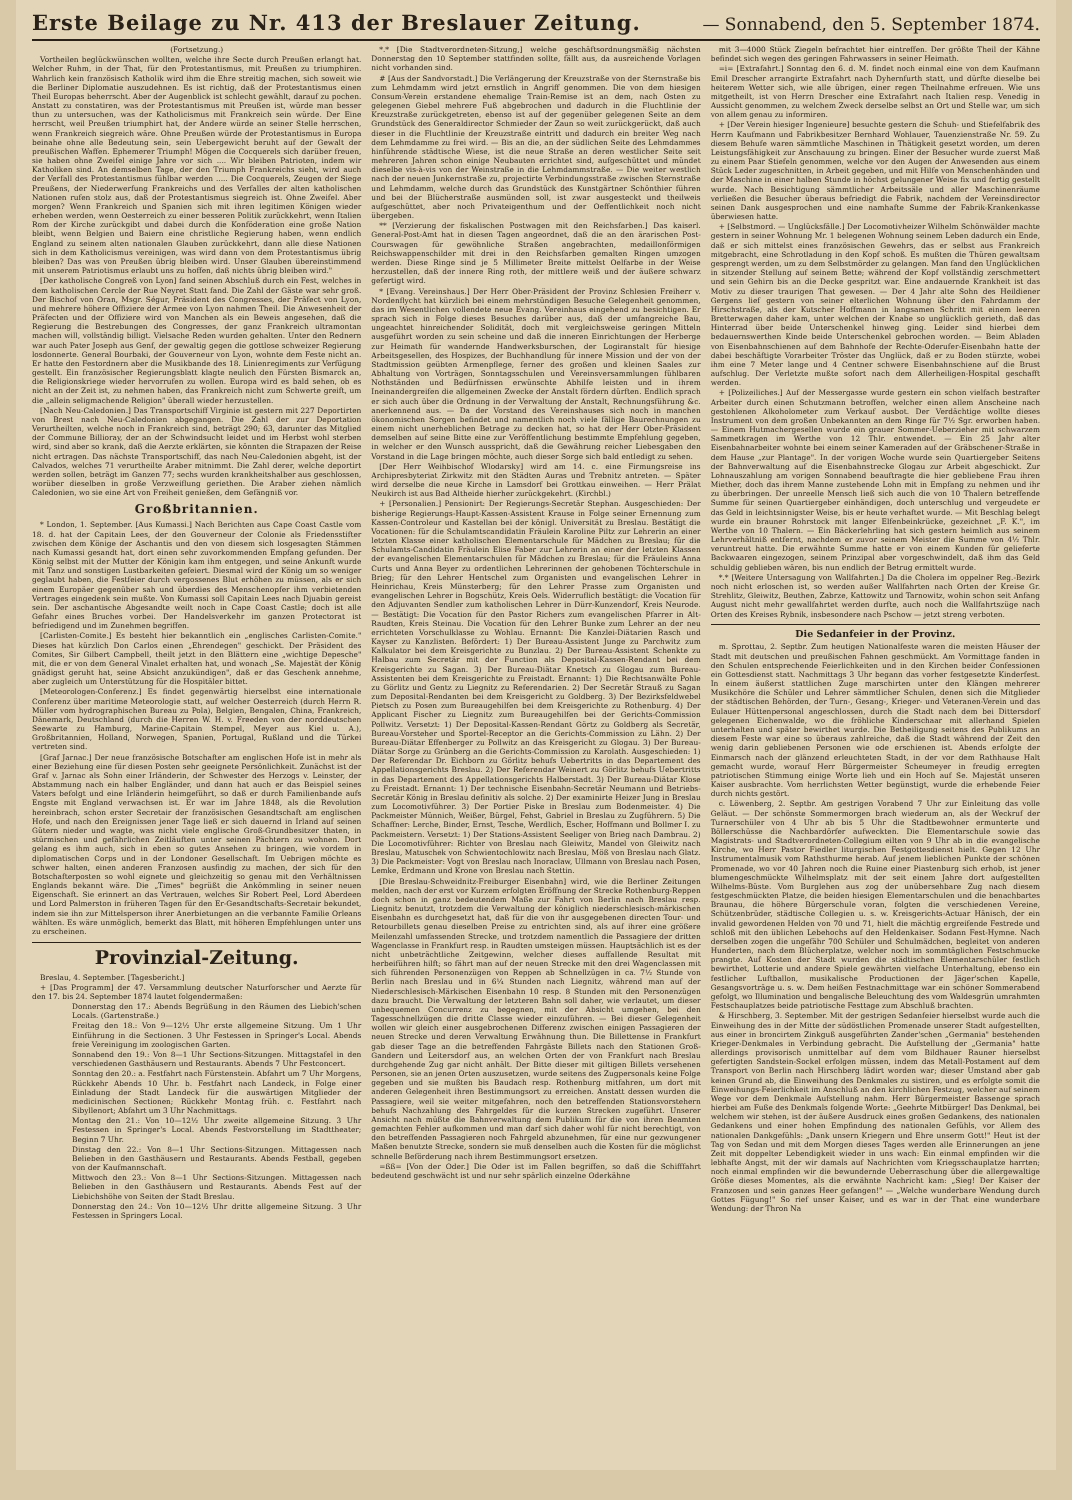Erste Beilage zu Nr. 413 der Breslauer Zeitung.
— Sonnabend, den 5. September 1874.
(Fortsetzung.)
Vortheilen beglückwünschen wollten, welche ihre Secte durch Preußen erlangt hat. Welcher Ruhm, in der That, für den Protestantismus, mit Preußen zu triumphiren. Wahrlich kein französisch Katholik wird ihm die Ehre streitig machen, sich soweit wie die Berliner Diplomatie auszudehnen. Es ist richtig, daß der Protestantismus einen Theil Europas beherrscht. Aber der Augenblick ist schlecht gewählt, darauf zu pochen. Anstatt zu constatiren, was der Protestantismus mit Preußen ist, würde man besser thun zu untersuchen, was der Katholicismus mit Frankreich sein würde. Der Eine herrscht, weil Preußen triumphirt hat, der Andere würde an seiner Stelle herrschen, wenn Frankreich siegreich wäre. Ohne Preußen würde der Protestantismus in Europa beinahe ohne alle Bedeutung sein, sein Uebergewicht beruht auf der Gewalt der preußischen Waffen. Ephemerer Triumph! Mögen die Cocquerels sich darüber freuen, sie haben ohne Zweifel einige Jahre vor sich .... Wir bleiben Patrioten, indem wir Katholiken sind. An demselben Tage, der den Triumph Frankreichs sieht, wird auch der Verfall des Protestantismus fühlbar werden ..... Die Cocquerels, Zeugen der Siege Preußens, der Niederwerfung Frankreichs und des Verfalles der alten katholischen Nationen rufen stolz aus, daß der Protestantismus siegreich ist. Ohne Zweifel. Aber morgen? Wenn Frankreich und Spanien sich mit ihren legitimen Königen wieder erheben werden, wenn Oesterreich zu einer besseren Politik zurückkehrt, wenn Italien Rom der Kirche zurückgibt und dabei durch die Konföderation eine große Nation bleibt, wenn Belgien und Baiern eine christliche Regierung haben, wenn endlich England zu seinem alten nationalen Glauben zurückkehrt, dann alle diese Nationen sich in dem Katholicismus vereinigen, was wird dann von dem Protestantismus übrig bleiben? Das was von Preußen übrig bleiben wird. Unser Glauben übereinstimmend mit unserem Patriotismus erlaubt uns zu hoffen, daß nichts übrig bleiben wird."
[Der katholische Congreß von Lyon] fand seinen Abschluß durch ein Fest, welches in dem katholischen Cercle der Rue Neyret Statt fand. Die Zahl der Gäste war sehr groß. Der Bischof von Oran, Msgr. Ségur, Präsident des Congresses, der Präfect von Lyon, und mehrere höhere Offiziere der Armee von Lyon nahmen Theil. Die Anwesenheit der Präfecten und der Offiziere wird von Manchen als ein Beweis angesehen, daß die Regierung die Bestrebungen des Congresses, der ganz Frankreich ultramontan machen will, vollständig billigt. Vielsache Reden wurden gehalten. Unter den Rednern war auch Pater Joseph aus Genf, der gewaltig gegen die gottlose schweizer Regierung losdonnerte. General Bourbaki, der Gouverneur von Lyon, wohnte dem Feste nicht an. Er hatte den Festordnern aber die Musikbande des 18. Linienregiments zur Verfügung gestellt. Ein französischer Regierungsblatt klagte neulich den Fürsten Bismarck an, die Religionskriege wieder hervorrufen zu wollen. Europa wird es bald sehen, ob es nicht an der Zeit ist, zu nehmen haben, das Frankreich nicht zum Schwerte greift, um die „allein seligmachende Religion" überall wieder herzustellen.
[Nach Neu-Caledonien.] Das Transportschiff Virginie ist gestern mit 227 Deportirten von Brest nach Neu-Caledonien abgegangen. Die Zahl der zur Deportation Verurtheilten, welche noch in Frankreich sind, beträgt 290; 63, darunter das Mitglied der Commune Billioray, der an der Schwindsucht leidet und im Herbst wohl sterben wird, sind aber so krank, daß die Aerzte erklärten, sie könnten die Strapazen der Reise nicht ertragen. Das nächste Transportschiff, das nach Neu-Caledonien abgeht, ist der Calvados, welches 71 verurtheilte Araber mitnimmt. Die Zahl derer, welche deportirt werden sollen, beträgt im Ganzen 77; sechs wurden krankheitshalber aus geschlossen, worüber dieselben in große Verzweiflung geriethen. Die Araber ziehen nämlich Caledonien, wo sie eine Art von Freiheit genießen, dem Gefängniß vor.
Großbritannien.
* London, 1. September. [Aus Kumassi.] Nach Berichten aus Cape Coast Castle vom 18. d. hat der Capitain Lees, der den Gouverneur der Colonie als Friedensstifter zwischen dem Könige der Aschantis und den von diesem sich losgesagten Stämmen nach Kumassi gesandt hat, dort einen sehr zuvorkommenden Empfang gefunden. Der König selbst mit der Mutter der Königin kam ihm entgegen, und seine Ankunft wurde mit Tanz und sonstigen Lustbarkeiten gefeiert. Diesmal wird der König um so weniger geglaubt haben, die Festfeier durch vergossenes Blut erhöhen zu müssen, als er sich einem Europäer gegenüber sah und überdies des Menschenopfer ihm verbietenden Vertrages eingedenk sein mußte. Von Kumassi soll Capitain Lees nach Djuabin gereist sein. Der aschantische Abgesandte weilt noch in Cape Coast Castle; doch ist alle Gefahr eines Bruches vorbei. Der Handelsverkehr im ganzen Protectorat ist befriedigend und im Zunehmen begriffen.
[Carlisten-Comite.] Es besteht hier bekanntlich ein „englisches Carlisten-Comite." Dieses hat kürzlich Don Carlos einen „Ehrendegen" geschickt. Der Präsident des Comites, Sir Gilbert Campbell, theilt jetzt in den Blättern eine „wichtige Depesche" mit, die er von dem General Vinalet erhalten hat, und wonach „Se. Majestät der König gnädigst geruht hat, seine Absicht anzukündigen", daß er das Geschenk annehme, aber zugleich um Unterstützung für die Hospitäler bittet.
[Meteorologen-Conferenz.] Es findet gegenwärtig hierselbst eine internationale Conferenz über maritime Meteorologie statt, auf welcher Oesterreich (durch Herrn R. Müller vom hydrographischen Bureau zu Pola), Belgien, Bengalen, China, Frankreich, Dänemark, Deutschland (durch die Herren W. H. v. Freeden von der norddeutschen Seewarte zu Hamburg, Marine-Capitain Stempel, Meyer aus Kiel u. A.), Großbritannien, Holland, Norwegen, Spanien, Portugal, Rußland und die Türkei vertreten sind.
[Graf Jarnac.] Der neue französische Botschafter am englischen Hofe ist in mehr als einer Beziehung eine für diesen Posten sehr geeignete Persönlichkeit. Zunächst ist der Graf v. Jarnac als Sohn einer Irländerin, der Schwester des Herzogs v. Leinster, der Abstammung nach ein halber Engländer, und dann hat auch er das Beispiel seines Vaters befolgt und eine Irländerin heimgeführt, so daß er durch Familienbande aufs Engste mit England verwachsen ist. Er war im Jahre 1848, als die Revolution hereinbrach, schon erster Secretair der französischen Gesandtschaft am englischen Hofe, und nach den Ereignissen jener Tage ließ er sich dauernd in Irland auf seinen Gütern nieder und wagte, was nicht viele englische Groß-Grundbesitzer thaten, in stürmischen und gefährlichen Zeitläuften unter seinen Pächtern zu wohnen. Dort gelang es ihm auch, sich in eben so gutes Ansehen zu bringen, wie vordem in diplomatischen Corps und in der Londoner Gesellschaft. Im Uebrigen möchte es schwer halten, einen anderen Franzosen ausfindig zu machen, der sich für den Botschafterposten so wohl eignete und gleichzeitig so genau mit den Verhältnissen Englands bekannt wäre. Die „Times" begrüßt die Ankömmling in seiner neuen Eigenschaft. Sie erinnert an das Vertrauen, welches Sir Robert Peel, Lord Aberdeen und Lord Palmerston in früheren Tagen für den Er-Gesandtschafts-Secretair bekundet, indem sie ihn zur Mittelsperson ihrer Anerbietungen an die verbannte Familie Orleans wählten. Es wäre unmöglich, bemerkt das Blatt, mit höheren Empfehlungen unter uns zu erscheinen.
Provinzial-Zeitung.
Breslau, 4. September. [Tagesbericht.]
+ [Das Programm] der 47. Versammlung deutscher Naturforscher und Aerzte für den 17. bis 24. September 1874 lautet folgendermaßen:
Donnerstag den 17.: Abends Begrüßung in den Räumen des Liebich'schen Locals. (Gartenstraße.)
Freitag den 18.: Von 9—12½ Uhr erste allgemeine Sitzung. Um 1 Uhr Einführung in die Sectionen. 3 Uhr Festessen in Springer's Local. Abends freie Vereinigung im zoologischen Garten.
Sonnabend den 19.: Von 8—1 Uhr Sections-Sitzungen. Mittagstafel in den verschiedenen Gasthäusern und Restaurants. Abends 7 Uhr Festconcert.
Sonntag den 20.: a. Festfahrt nach Fürstenstein. Abfahrt um 7 Uhr Morgens, Rückkehr Abends 10 Uhr. b. Festfahrt nach Landeck, in Folge einer Einladung der Stadt Landeck für die auswärtigen Mitglieder der medicinischen Sectionen; Rückkehr Montag früh. c. Festfahrt nach Sibyllenort; Abfahrt um 3 Uhr Nachmittags.
Montag den 21.: Von 10—12½ Uhr zweite allgemeine Sitzung. 3 Uhr Festessen in Springer's Local. Abends Festvorstellung im Stadttheater; Beginn 7 Uhr.
Dinstag den 22.: Von 8—1 Uhr Sections-Sitzungen. Mittagessen nach Belieben in den Gasthäusern und Restaurants. Abends Festball, gegeben von der Kaufmannschaft.
Mittwoch den 23.: Von 8—1 Uhr Sections-Sitzungen. Mittagessen nach Belieben in den Gasthäusern und Restaurants. Abends Fest auf der Liebichshöhe von Seiten der Stadt Breslau.
Donnerstag den 24.: Von 10—12½ Uhr dritte allgemeine Sitzung. 3 Uhr Festessen in Springers Local.
*.* [Die Stadtverordneten-Sitzung,] welche geschäftsordnungsmäßig nächsten Donnerstag den 10 September stattfinden sollte, fällt aus, da ausreichende Vorlagen nicht vorhanden sind.
# [Aus der Sandvorstadt.] Die Verlängerung der Kreuzstraße von der Sternstraße bis zum Lehmdamm wird jetzt ernstlich in Angriff genommen. Die von dem hiesigen Consum-Verein erstandene ehemalige Train-Remise ist an dem, nach Osten zu gelegenen Giebel mehrere Fuß abgebrochen und dadurch in die Fluchtlinie der Kreuzstraße zurückgetreten, ebenso ist auf der gegenüber gelegenen Seite an dem Grundstück des Generaldirector Schmieder der Zaun so weit zurückgerückt, daß auch dieser in die Fluchtlinie der Kreuzstraße eintritt und dadurch ein breiter Weg nach dem Lehmdamme zu frei wird. — Bis an die, an der südlichen Seite des Lehmdammes hinführende städtische Wiese, ist die neue Straße an deren westlicher Seite seit mehreren Jahren schon einige Neubauten errichtet sind, aufgeschüttet und mündet dieselbe vis-à-vis von der Weinstraße in die Lehmdammstraße. — Die weiter westlich nach der neuen Junkernstraße zu, projectirte Verbindungsstraße zwischen Sternstraße und Lehmdamm, welche durch das Grundstück des Kunstgärtner Schönthier führen und bei der Blücherstraße ausmünden soll, ist zwar ausgesteckt und theilweis aufgeschüttet, aber noch Privateigenthum und der Oeffentlichkeit noch nicht übergeben.
** [Verzierung der fiskalischen Postwagen mit den Reichsfarben.] Das kaiserl. General-Post-Amt hat in diesen Tagen angeordnet, daß die an den ärarischen Post-Courswagen für gewöhnliche Straßen angebrachten, medaillonförmigen Reichswappenschilder mit drei in den Reichsfarben gemalten Ringen umzogen werden. Diese Ringe sind je 5 Millimeter Breite mittelst Oelfarbe in der Weise herzustellen, daß der innere Ring roth, der mittlere weiß und der äußere schwarz gefertigt wird.
* [Evang. Vereinshaus.] Der Herr Ober-Präsident der Provinz Schlesien Freiherr v. Nordenflycht hat kürzlich bei einem mehrstündigen Besuche Gelegenheit genommen, das im Wesentlichen vollendete neue Evang. Vereinhaus eingehend zu besichtigen. Er sprach sich in Folge dieses Besuches darüber aus, daß der umfangreiche Bau, ungeachtet hinreichender Solidität, doch mit vergleichsweise geringen Mitteln ausgeführt worden zu sein scheine und daß die inneren Einrichtungen der Herberge zur Heimath für wandernde Handwerksburschen, der Logiranstalt für hiesige Arbeitsgesellen, des Hospizes, der Buchhandlung für innere Mission und der von der Stadtmission geübten Armenpflege, ferner des großen und kleinen Saales zur Abhaltung von Vorträgen, Sonntagsschulen und Vereinsversammlungen fühlbaren Nothständen und Bedürfnissen erwünschte Abhilfe leisten und in ihrem Ineinandergreifen die allgemeinen Zwecke der Anstalt fördern dürften. Endlich sprach er sich auch über die Ordnung in der Verwaltung der Anstalt, Rechnungsführung &c. anerkennend aus. — Da der Vorstand des Vereinshauses sich noch in manchen ökonomischen Sorgen befindet und namentlich noch viele fällige Baurechnungen zu einem nicht unerheblichen Betrage zu decken hat, so hat der Herr Ober-Präsident demselben auf seine Bitte eine zur Veröffentlichung bestimmte Empfehlung gegeben, in welcher er den Wunsch ausspricht, daß die Gewährung reicher Liebesgaben den Vorstand in die Lage bringen möchte, auch dieser Sorge sich bald entledigt zu sehen.
[Der Herr Weihbischof Wlodarsky] wird am 14. c. eine Firmungsreise ins Archipresbyteriat Zirkwitz mit den Städten Auras und Trebnitz antreten. — Später wird derselbe die neue Kirche in Lamsdorf bei Grottkau einweihen. — Herr Prälat Neukirch ist aus Bad Altheide hierher zurückgekehrt. (Kirchbl.)
+ [Personalien.] Pensionirt: Der Regierungs-Secretär Stephan. Ausgeschieden: Der bisherige Regierungs-Haupt-Kassen-Assistent Krause in Folge seiner Ernennung zum Kassen-Controleur und Kastellan bei der königl. Universität zu Breslau. Bestätigt die Vocationen: für die Schulamtscandidatin Fräulein Karoline Piltz zur Lehrerin an einer letzten Klasse einer katholischen Elementarschule für Mädchen zu Breslau; für die Schulamts-Candidatin Fräulein Elise Faber zur Lehrerin an einer der letzten Klassen der evangelischen Elementarschulen für Mädchen zu Breslau; für die Fräuleins Anna Curts und Anna Beyer zu ordentlichen Lehrerinnen der gehobenen Töchterschule in Brieg; für den Lehrer Hentschel zum Organisten und evangelischen Lehrer in Heinrichau, Kreis Münsterberg; für den Lehrer Prasse zum Organisten und evangelischen Lehrer in Bogschütz, Kreis Oels. Widerruflich bestätigt: die Vocation für den Adjuvanten Sendler zum katholischen Lehrer in Dürr-Kunzendorf, Kreis Neurode. — Bestätigt: Die Vocation für den Pastor Richers zum evangelischen Pfarrer in Alt-Raudten, Kreis Steinau. Die Vocation für den Lehrer Bunke zum Lehrer an der neu errichteten Vorschulklasse zu Wohlau. Ernannt: Die Kanzlei-Diätarien Rasch und Kayser zu Kanzlisten. Befördert: 1) Der Bureau-Assistent Junge zu Parchwitz zum Kalkulator bei dem Kreisgerichte zu Bunzlau. 2) Der Bureau-Assistent Schenkte zu Halbau zum Secretär mit der Function als Deposital-Kassen-Rendant bei dem Kreisgerichte zu Sagan. 3) Der Bureau-Diätar Knetsch zu Glogau zum Bureau-Assistenten bei dem Kreisgerichte zu Freistadt. Ernannt: 1) Die Rechtsanwälte Pohle zu Görlitz und Gentz zu Liegnitz zu Referendarien. 2) Der Secretär Strauß zu Sagan zum Deposital-Rendanten bei dem Kreisgericht zu Goldberg. 3) Der Bezirksfeldwebel Pietsch zu Posen zum Bureaugehilfen bei dem Kreisgerichte zu Rothenburg. 4) Der Applicant Fischer zu Liegnitz zum Bureaugehilfen bei der Gerichts-Commission Pollwitz. Versetzt: 1) Der Deposital-Kassen-Rendant Görtz zu Goldberg als Secretär, Bureau-Vorsteher und Sportel-Receptor an die Gerichts-Commission zu Lähn. 2) Der Bureau-Diätar Effenberger zu Pollwitz an das Kreisgericht zu Glogau. 3) Der Bureau-Diätar Sorge zu Grünberg an die Gerichts-Commission zu Karolath. Ausgeschieden: 1) Der Referendar Dr. Eichborn zu Görlitz behufs Uebertritts in das Departement des Appellationsgerichts Breslau. 2) Der Referendar Weinert zu Görlitz behufs Uebertritts in das Departement des Appellationsgerichts Halberstadt. 3) Der Bureau-Diätar Klose zu Freistadt. Ernannt: 1) Der technische Eisenbahn-Secretär Neumann und Betriebs-Secretär König in Breslau definitiv als solche. 2) Der examinirte Heizer Jung in Breslau zum Locomotivführer. 3) Der Portier Piske in Breslau zum Bodenmeister. 4) Die Packmeister Münnich, Weißer, Bürgel, Fehst, Gabriel in Breslau zu Zugführern. 5) Die Schaffner: Lerche, Binder, Ernst, Tesche, Werdlich, Escher, Hoffmann und Bollmer I. zu Packmeistern. Versetzt: 1) Der Stations-Assistent Seeliger von Brieg nach Dambrau. 2) Die Locomotivführer: Richter von Breslau nach Gleiwitz, Mandel von Gleiwitz nach Breslau, Matuschek von Schwientochlowitz nach Breslau, Möß von Breslau nach Glatz. 3) Die Packmeister: Vogt von Breslau nach Inoraclaw, Ullmann von Breslau nach Posen, Lemke, Erdmann und Krone von Breslau nach Stettin.
[Die Breslau-Schweidnitz-Freiburger Eisenbahn] wird, wie die Berliner Zeitungen melden, nach der erst vor Kurzem erfolgten Eröffnung der Strecke Rothenburg-Reppen doch schon in ganz bedeutendem Maße zur Fahrt von Berlin nach Breslau resp. Liegnitz benutzt, trotzdem die Verwaltung der königlich niederschlesisch-märkischen Eisenbahn es durchgesetzt hat, daß für die von ihr ausgegebenen directen Tour- und Retourbillets genau dieselben Preise zu entrichten sind, als auf ihrer eine größere Meilenzahl umfassenden Strecke, und trotzdem namentlich die Passagiere der dritten Wagenclasse in Frankfurt resp. in Raudten umsteigen müssen. Hauptsächlich ist es der nicht unbeträchtliche Zeitgewinn, welcher dieses auffallende Resultat mit herbeiführen hilft; so fährt man auf der neuen Strecke mit den drei Wagenclassen mit sich führenden Personenzügen von Reppen ab Schnellzügen in ca. 7½ Stunde von Berlin nach Breslau und in 6¼ Stunden nach Liegnitz, während man auf der Niederschlesisch-Märkischen Eisenbahn 10 resp. 8 Stunden mit den Personenzügen dazu braucht. Die Verwaltung der letzteren Bahn soll daher, wie verlautet, um dieser unbequemen Concurrenz zu begegnen, mit der Absicht umgehen, bei den Tagesschnellzügen die dritte Classe wieder einzuführen. — Bei dieser Gelegenheit wollen wir gleich einer ausgebrochenen Differenz zwischen einigen Passagieren der neuen Strecke und deren Verwaltung Erwähnung thun. Die Billettense in Frankfurt gab dieser Tage an die betreffenden Fahrgäste Billets nach den Stationen Groß-Gandern und Leitersdorf aus, an welchen Orten der von Frankfurt nach Breslau durchgehende Zug gar nicht anhält. Der Bitte dieser mit giltigen Billets versehenen Personen, sie an jenen Orten auszusetzen, wurde seitens des Zugpersonals keine Folge gegeben und sie mußten bis Baudach resp. Rothenburg mitfahren, um dort mit anderen Gelegenheit ihren Bestimmungsort zu erreichen. Anstatt dessen wurden die Passagiere, weil sie weiter mitgefahren, noch den betreffenden Stationsvorstehern behufs Nachzahlung des Fahrgeldes für die kurzen Strecken zugeführt. Unserer Ansicht nach müßte die Bahnverwaltung dem Publikum für die von ihren Beamten gemachten Fehler aufkommen und man darf sich daher wohl für nicht berechtigt, von den betreffenden Passagieren noch Fahrgeld abzunehmen, für eine nur gezwungener Maßen benutzte Strecke, sondern sie muß denselben auch die Kosten für die möglichst schnelle Beförderung nach ihrem Bestimmungsort ersetzen.
=ßß= [Von der Oder.] Die Oder ist im Fallen begriffen, so daß die Schifffahrt bedeutend geschwächt ist und nur sehr spärlich einzelne Oderkähne
mit 3—4000 Stück Ziegeln befrachtet hier eintreffen. Der größte Theil der Kähne befindet sich wegen des geringen Fahrwassers in seiner Heimath.
=i= [Extrafahrt.] Sonntag den 6. d. M. findet noch einmal eine von dem Kaufmann Emil Drescher arrangirte Extrafahrt nach Dyhernfurth statt, und dürfte dieselbe bei heiterem Wetter sich, wie alle übrigen, einer regen Theilnahme erfreuen. Wie uns mitgetheilt, ist von Herrn Drescher eine Extrafahrt nach Italien resp. Venedig in Aussicht genommen, zu welchem Zweck derselbe selbst an Ort und Stelle war, um sich von allem genau zu informiren.
+ [Der Verein hiesiger Ingenieure] besuchte gestern die Schuh- und Stiefelfabrik des Herrn Kaufmann und Fabrikbesitzer Bernhard Wohlauer, Tauenzienstraße Nr. 59. Zu diesem Behufe waren sämmtliche Maschinen in Thätigkeit gesetzt worden, um deren Leistungsfähigkeit zur Anschauung zu bringen. Einer der Besucher wurde zuerst Maß zu einem Paar Stiefeln genommen, welche vor den Augen der Anwesenden aus einem Stück Leder zugeschnitten, in Arbeit gegeben, und mit Hilfe von Menschenhänden und der Maschine in einer halben Stunde in höchst gelungener Weise fix und fertig gestellt wurde. Nach Besichtigung sämmtlicher Arbeitssäle und aller Maschinenräume verließen die Besucher überaus befriedigt die Fabrik, nachdem der Vereinsdirector seinen Dank ausgesprochen und eine namhafte Summe der Fabrik-Krankenkasse überwiesen hatte.
+ [Selbstmord. — Unglücksfälle.] Der Locomotivheizer Wilhelm Schönwälder machte gestern in seiner Wohnung Mr. 1 belegenen Wohnung seinem Leben dadurch ein Ende, daß er sich mittelst eines französischen Gewehrs, das er selbst aus Frankreich mitgebracht, eine Schrotladung in den Kopf schoß. Es mußten die Thüren gewaltsam gesprengt werden, um zu dem Selbstmörder zu gelangen. Man fand den Unglücklichen in sitzender Stellung auf seinem Bette; während der Kopf vollständig zerschmettert und sein Gehirn bis an die Decke gespritzt war. Eine andauernde Krankheit ist das Motiv zu dieser traurigen That gewesen. — Der 4 Jahr alte Sohn des Heildiener Gergens lief gestern von seiner elterlichen Wohnung über den Fahrdamm der Hirschstraße, als der Kutscher Hoffmann in langsamen Schritt mit einem leeren Bretterwagen daher kam, unter welchen der Knabe so unglücklich gerieth, daß das Hinterrad über beide Unterschenkel hinweg ging. Leider sind hierbei dem bedauernswerthen Kinde beide Unterschenkel gebrochen worden. — Beim Abladen von Eisenbahnschienen auf dem Bahnhofe der Rechte-Oderufer-Eisenbahn hatte der dabei beschäftigte Vorarbeiter Tröster das Unglück, daß er zu Boden stürzte, wobei ihm eine 7 Meter lange und 4 Centner schwere Eisenbahnschiene auf die Brust aufschlug. Der Verletzte mußte sofort nach dem Allerheiligen-Hospital geschafft werden.
+ [Polizeiliches.] Auf der Messergasse wurde gestern ein schon vielfach bestrafter Arbeiter durch einen Schutzmann betroffen, welcher einen allem Anscheine nach gestohlenen Alkoholometer zum Verkauf ausbot. Der Verdächtige wollte dieses Instrument von dem großen Unbekannten an dem Ringe für 7½ Sgr. erworben haben. — Einem Hutmachergesellen wurde ein grauer Sommer-Ueberzieher mit schwarzem Sammetkragen im Werthe von 12 Thlr. entwendet. — Ein 25 Jahr alter Eisenbahnarbeiter wohnte bei einem seiner Kameraden auf der Gräbschener-Straße in dem Hause „zur Plantage". In der vorigen Woche wurde sein Quartiergeber Seitens der Bahnverwaltung auf die Eisenbahnstrecke Glogau zur Arbeit abgeschickt. Zur Lohnauszahlung am vorigen Sonnabend beauftragte die hier gebliebene Frau ihren Miether, doch das ihrem Manne zustehende Lohn mit in Empfang zu nehmen und ihr zu überbringen. Der unreelle Mensch ließ sich auch die von 10 Thalern betreffende Summe für seinen Quartiergeber einhändigen, doch unterschlug und vergeudete er das Geld in leichtsinnigster Weise, bis er heute verhaftet wurde. — Mit Beschlag belegt wurde ein brauner Rohrstock mit langer Elfenbeinkrücke, gezeichnet „F. K.", im Werthe von 10 Thalern. — Ein Bäckerlehrling hat sich gestern heimlich aus seinem Lehrverhältniß entfernt, nachdem er zuvor seinem Meister die Summe von 4½ Thlr. veruntreut hatte. Die erwähnte Summe hatte er von einem Kunden für gelieferte Backwaaren eingezogen, seinem Prinzipal aber vorgeschwindelt, daß ihm das Geld schuldig geblieben wären, bis nun endlich der Betrug ermittelt wurde.
*.* [Weitere Untersagung von Wallfahrten.] Da die Cholera im oppelner Reg.-Bezirk noch nicht erloschen ist, so werden außer Wallfahrten nach Orten der Kreise Gr. Strehlitz, Gleiwitz, Beuthen, Zabrze, Kattowitz und Tarnowitz, wohin schon seit Anfang August nicht mehr gewallfahrtet werden durfte, auch noch die Wallfahrtszüge nach Orten des Kreises Rybnik, insbesondere nach Pschow — jetzt streng verboten.
Die Sedanfeier in der Provinz.
m. Sprottau, 2. Septbr. Zum heutigen Nationalfeste waren die meisten Häuser der Stadt mit deutschen und preußischen Fahnen geschmückt. Am Vormittage fanden in den Schulen entsprechende Feierlichkeiten und in den Kirchen beider Confessionen ein Gottesdienst statt. Nachmittags 3 Uhr begann das vorher festgesetzte Kinderfest. In einem äußerst stattlichen Zuge marschirten unter den Klängen mehrerer Musikchöre die Schüler und Lehrer sämmtlicher Schulen, denen sich die Mitglieder der städtischen Behörden, der Turn-, Gesang-, Krieger- und Veteranen-Verein und das Eulauer Hüttenpersonal angeschlossen, durch die Stadt nach dem bei Dittersdorf gelegenen Eichenwalde, wo die fröhliche Kinderschaar mit allerhand Spielen unterhalten und später bewirthet wurde. Die Betheiligung seitens des Publikums an diesem Feste war eine so überaus zahlreiche, daß die Stadt während der Zeit den wenig darin gebliebenen Personen wie ode erschienen ist. Abends erfolgte der Einmarsch nach der glänzend erleuchteten Stadt, in der vor dem Rathhause Halt gemacht wurde, worauf Herr Bürgermeister Scheumeyer in freudig erregten patriotischen Stimmung einige Worte lieh und ein Hoch auf Se. Majestät unseren Kaiser ausbrachte. Vom herrlichsten Wetter begünstigt, wurde die erhebende Feier durch nichts gestört.
c. Löwenberg, 2. Septbr. Am gestrigen Vorabend 7 Uhr zur Einleitung das volle Geläut. — Der schönste Sommermorgen brach wiederum an, als der Weckruf der Turnerschüler von 4 Uhr ab bis 5 Uhr die Stadtbewohner ermunterte und Böllerschüsse die Nachbardörfer aufweckten. Die Elementarschule sowie das Magistrats- und Stadtverordneten-Collegium eilten von 9 Uhr ab in die evangelische Kirche, wo Herr Pastor Fiedler liturgischen Festgottesdienst hielt. Gegen 12 Uhr Instrumentalmusik vom Rathsthurme herab. Auf jenem lieblichen Punkte der schönen Promenade, wo vor 40 Jahren noch die Ruine einer Piastenburg sich erhob, ist jener blumengeschmückte Wilhelmsplatz mit der seit einem Jahre dort aufgestellten Wilhelms-Büste. Vom Burglehen aus zog der unübersehbare Zug nach diesem festgeschmückten Platze, die beiden hiesigen Elementarschulen und die benachbartes Braunau, die höhere Bürgerschule voran, folgten die verschiedenen Vereine, Schützenbrüder, städtische Collegien u. s. w. Kreisgerichts-Actuar Hänisch, der ein invalid gewordenen Helden von 70 und 71, hielt die mächtig ergreifende Festrede und schloß mit den üblichen Lebehochs auf den Heldenkaiser. Sodann Fest-Hymne. Nach derselben zogen die ungefähr 700 Schüler und Schulmädchen, begleitet von anderen Hunderten, nach dem Blücherplatze, welcher noch im sommtäglichen Festschmucke prangte. Auf Kosten der Stadt wurden die städtischen Elementarschüler festlich bewirthet, Lotterie und andere Spiele gewährten vielfache Unterhaltung, ebenso ein festlicher Luftballon, musikalische Productionen der Jäger'schen Kapelle, Gesangsvorträge u. s. w. Dem heißen Festnachmittage war ein schöner Sommerabend gefolgt, wo Illumination und bengalische Beleuchtung des vom Waldesgrün umrahmten Festschauplatzes beide patriotische Festtage zum Abschluß brachten.
& Hirschberg, 3. September. Mit der gestrigen Sedanfeier hierselbst wurde auch die Einweihung des in der Mitte der südöstlichen Promenade unserer Stadt aufgestellten, aus einer in broncirtem Zinkguß ausgeführten Zander'schen „Germania" bestehenden Krieger-Denkmales in Verbindung gebracht. Die Aufstellung der „Germania" hatte allerdings provisorisch unmittelbar auf dem vom Bildhauer Rauner hierselbst gefertigten Sandstein-Sockel erfolgen müssen, indem das Metall-Postament auf dem Transport von Berlin nach Hirschberg lädirt worden war; dieser Umstand aber gab keinen Grund ab, die Einweihung des Denkmales zu sistiren, und es erfolgte somit die Einweihungs-Feierlichkeit im Anschluß an den kirchlichen Festzug, welcher auf seinem Wege vor dem Denkmale Aufstellung nahm. Herr Bürgermeister Bassenge sprach hierbei am Fuße des Denkmals folgende Worte: „Geehrte Mitbürger! Das Denkmal, bei welchem wir stehen, ist der äußere Ausdruck eines großen Gedankens, des nationalen Gedankens und einer hohen Empfindung des nationalen Gefühls, vor Allem des nationalen Dankgefühls: „Dank unsern Kriegern und Ehre unserm Gott!" Heut ist der Tag von Sedan und mit dem Morgen dieses Tages werden alle Erinnerungen an jene Zeit mit doppelter Lebendigkeit wieder in uns wach: Ein einmal empfinden wir die lebhafte Angst, mit der wir damals auf Nachrichten vom Kriegsschauplatze harrten; noch einmal empfinden wir die bewundernde Ueberraschung über die allergewaltige Größe dieses Momentes, als die erwähnte Nachricht kam: „Sieg! Der Kaiser der Franzosen und sein ganzes Heer gefangen!" — „Welche wunderbare Wendung durch Gottes Fügung!" So rief unser Kaiser, und es war in der That eine wunderbare Wendung: der Thron Na